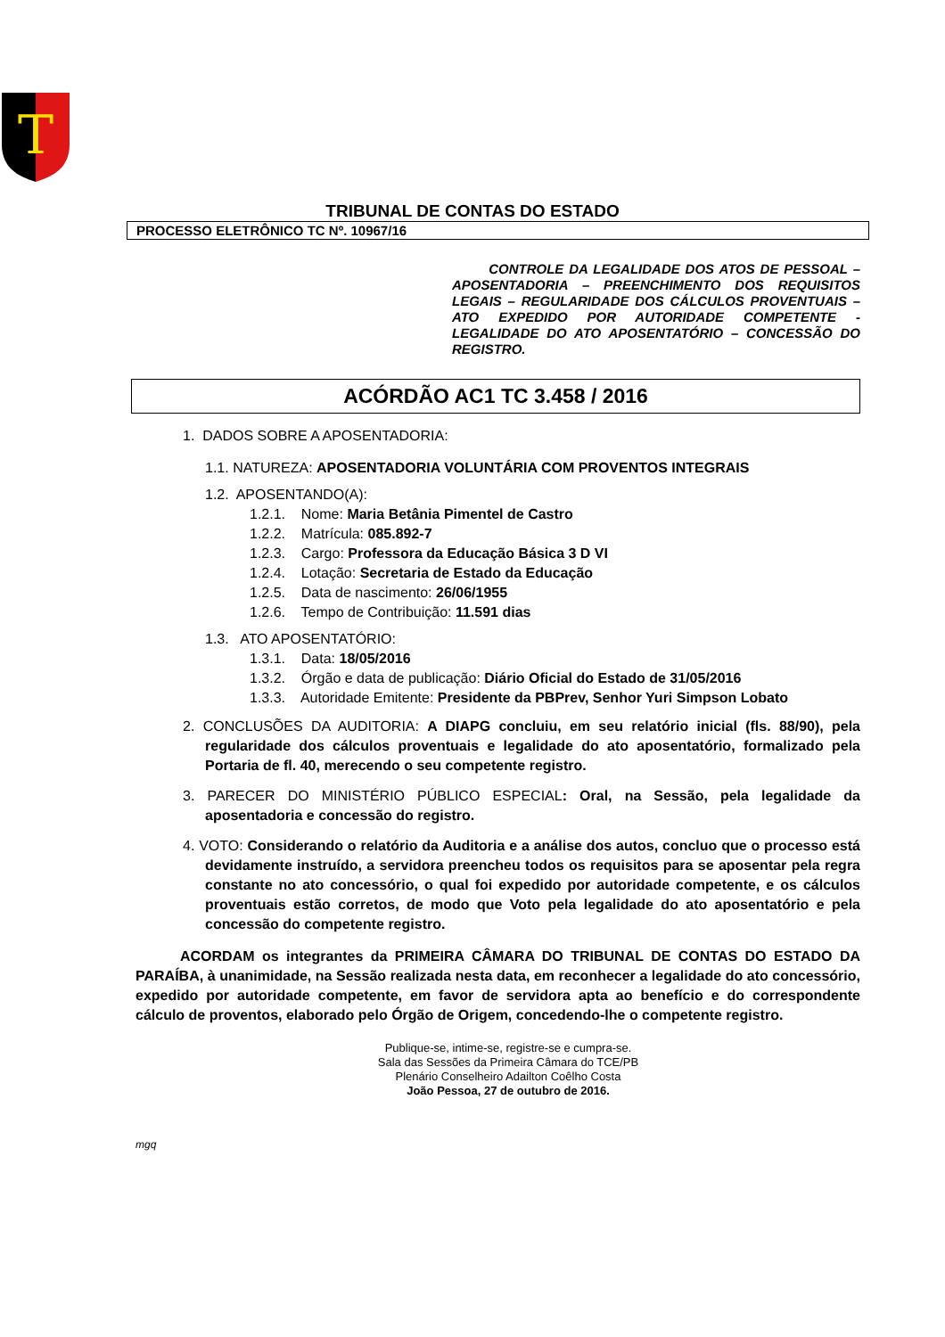T
TRIBUNAL DE CONTAS DO ESTADO
PROCESSO ELETRÔNICO TC Nº. 10967/16
CONTROLE DA LEGALIDADE DOS ATOS DE PESSOAL – APOSENTADORIA – PREENCHIMENTO DOS REQUISITOS LEGAIS – REGULARIDADE DOS CÁLCULOS PROVENTUAIS – ATO EXPEDIDO POR AUTORIDADE COMPETENTE - LEGALIDADE DO ATO APOSENTATÓRIO – CONCESSÃO DO REGISTRO.
ACÓRDÃO AC1 TC 3.458 / 2016
1. DADOS SOBRE A APOSENTADORIA:
1.1. NATUREZA: APOSENTADORIA VOLUNTÁRIA COM PROVENTOS INTEGRAIS
1.2. APOSENTANDO(A):
1.2.1. Nome: Maria Betânia Pimentel de Castro
1.2.2. Matrícula: 085.892-7
1.2.3. Cargo: Professora da Educação Básica 3 D VI
1.2.4. Lotação: Secretaria de Estado da Educação
1.2.5. Data de nascimento: 26/06/1955
1.2.6. Tempo de Contribuição: 11.591 dias
1.3. ATO APOSENTATÓRIO:
1.3.1. Data: 18/05/2016
1.3.2. Órgão e data de publicação: Diário Oficial do Estado de 31/05/2016
1.3.3. Autoridade Emitente: Presidente da PBPrev, Senhor Yuri Simpson Lobato
2. CONCLUSÕES DA AUDITORIA: A DIAPG concluiu, em seu relatório inicial (fls. 88/90), pela regularidade dos cálculos proventuais e legalidade do ato aposentatório, formalizado pela Portaria de fl. 40, merecendo o seu competente registro.
3. PARECER DO MINISTÉRIO PÚBLICO ESPECIAL: Oral, na Sessão, pela legalidade da aposentadoria e concessão do registro.
4. VOTO: Considerando o relatório da Auditoria e a análise dos autos, concluo que o processo está devidamente instruído, a servidora preencheu todos os requisitos para se aposentar pela regra constante no ato concessório, o qual foi expedido por autoridade competente, e os cálculos proventuais estão corretos, de modo que Voto pela legalidade do ato aposentatório e pela concessão do competente registro.
ACORDAM os integrantes da PRIMEIRA CÂMARA DO TRIBUNAL DE CONTAS DO ESTADO DA PARAÍBA, à unanimidade, na Sessão realizada nesta data, em reconhecer a legalidade do ato concessório, expedido por autoridade competente, em favor de servidora apta ao benefício e do correspondente cálculo de proventos, elaborado pelo Órgão de Origem, concedendo-lhe o competente registro.
Publique-se, intime-se, registre-se e cumpra-se.
Sala das Sessões da Primeira Câmara do TCE/PB
Plenário Conselheiro Adailton Coêlho Costa
João Pessoa, 27 de outubro de 2016.
mgq